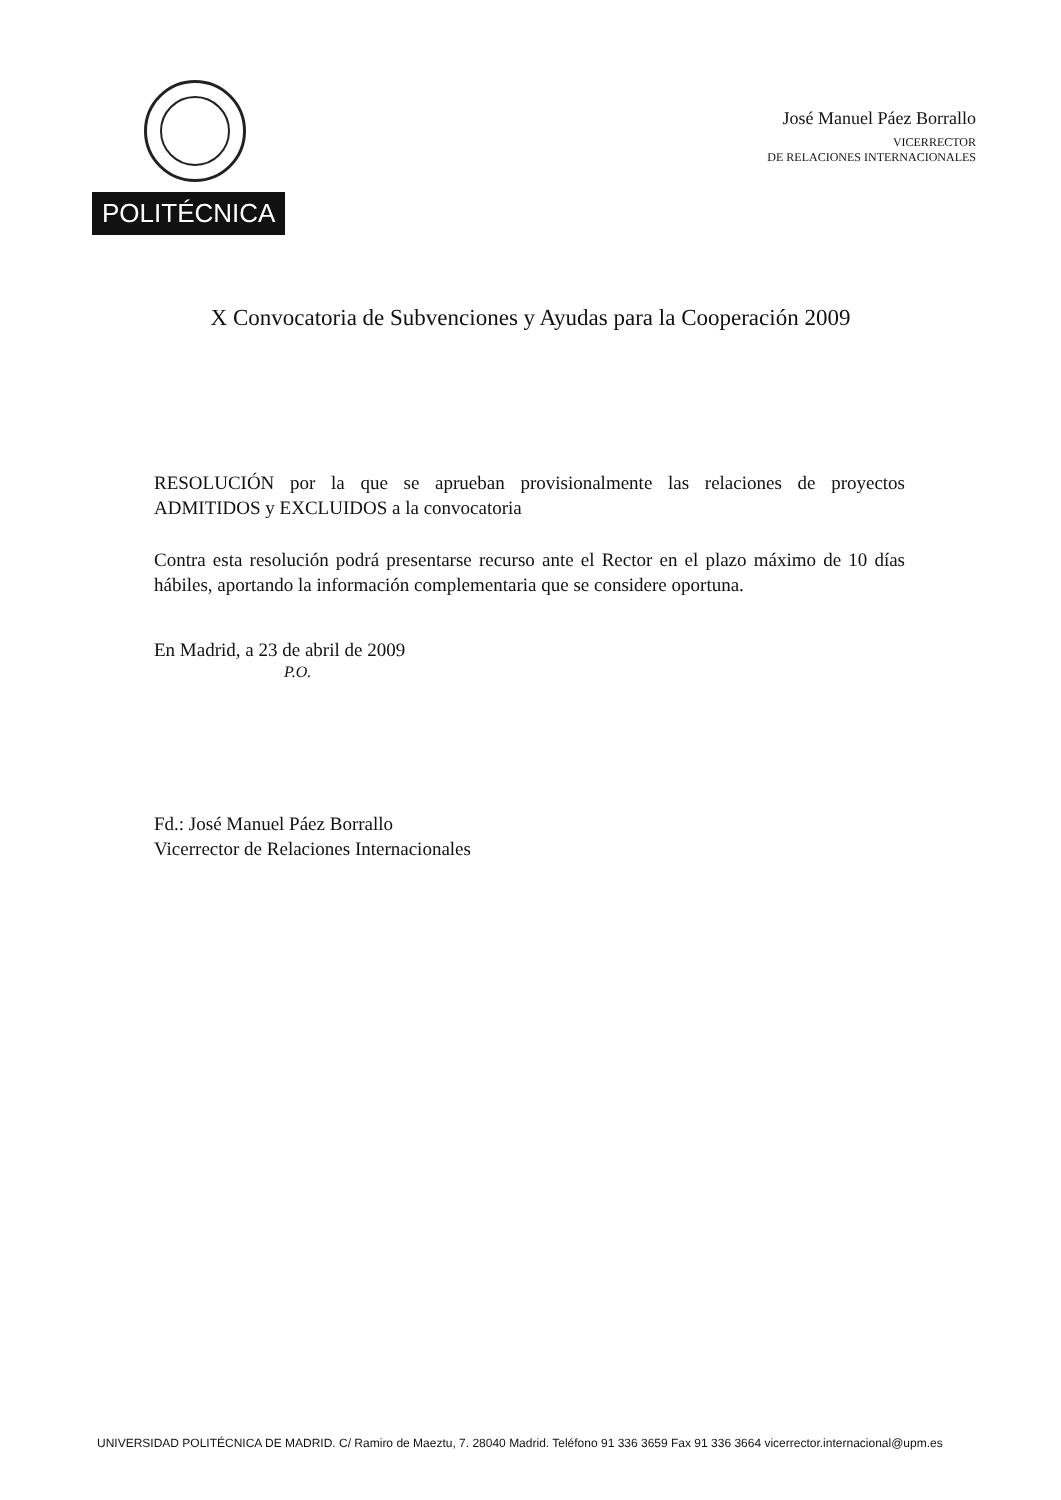POLITÉCNICA
José Manuel Páez Borrallo
VICERRECTOR
DE RELACIONES INTERNACIONALES
X Convocatoria de Subvenciones y Ayudas para la Cooperación 2009
RESOLUCIÓN por la que se aprueban provisionalmente las relaciones de proyectos ADMITIDOS y EXCLUIDOS a la convocatoria
Contra esta resolución podrá presentarse recurso ante el Rector en el plazo máximo de 10 días hábiles, aportando la información complementaria que se considere oportuna.
En Madrid, a 23 de abril de 2009
P.O.
Fd.: José Manuel Páez Borrallo
Vicerrector de Relaciones Internacionales
UNIVERSIDAD POLITÉCNICA DE MADRID. C/ Ramiro de Maeztu, 7. 28040 Madrid. Teléfono 91 336 3659 Fax 91 336 3664 vicerrector.internacional@upm.es